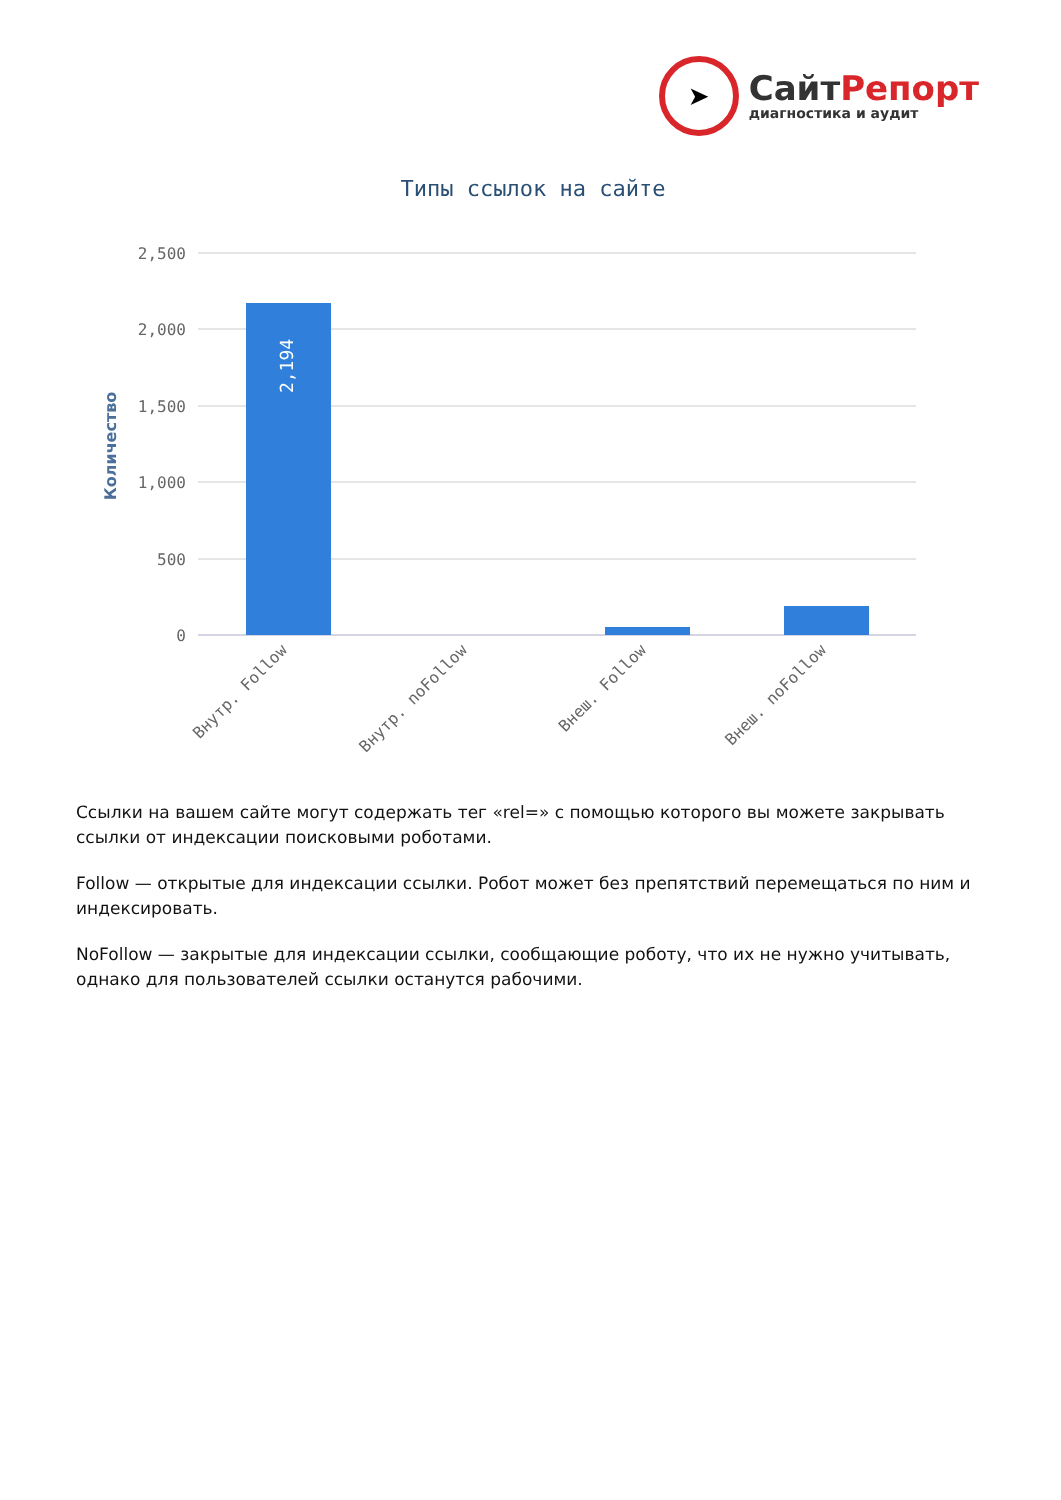➤
СайтРепорт
диагностика и аудит
Типы ссылок на сайте
2,500
2,000
1,500
1,000
500
0
Количество
2,194
Внутр. Follow
Внутр. noFollow
Внеш. Follow
Внеш. noFollow
Ссылки на вашем сайте могут содержать тег «rel=» с помощью которого вы можете закрывать ссылки от индексации поисковыми роботами.
Follow — открытые для индексации ссылки. Робот может без препятствий перемещаться по ним и индексировать.
NoFollow — закрытые для индексации ссылки, сообщающие роботу, что их не нужно учитывать, однако для пользователей ссылки останутся рабочими.